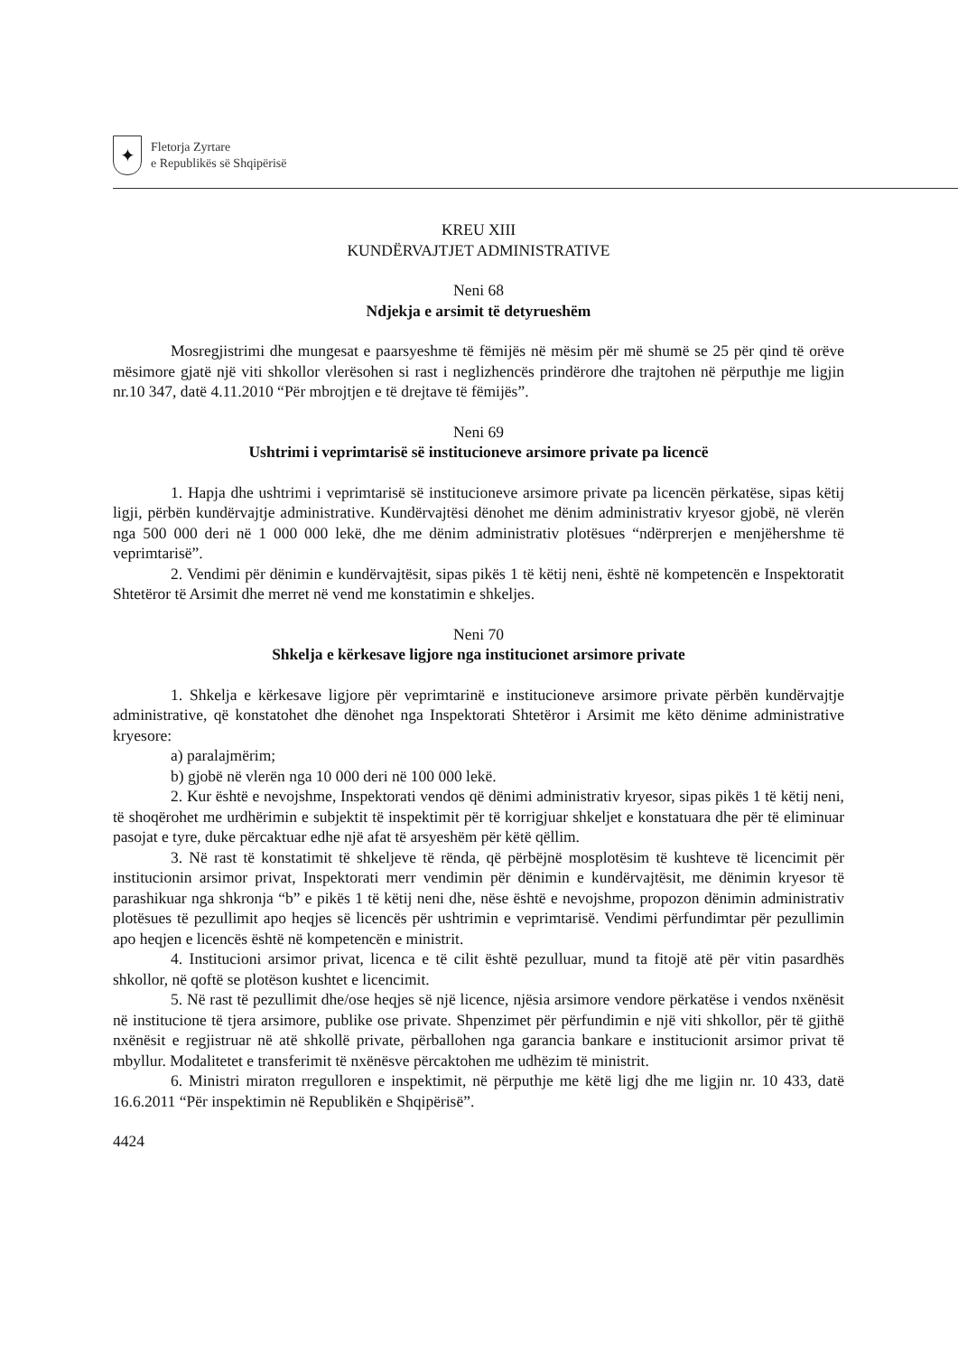✦
Fletorja Zyrtare
e Republikës së Shqipërisë
KREU XIII
KUNDËRVAJTJET ADMINISTRATIVE
Neni 68
Ndjekja e arsimit të detyrueshëm
Mosregjistrimi dhe mungesat e paarsyeshme të fëmijës në mësim për më shumë se 25 për qind të orëve mësimore gjatë një viti shkollor vlerësohen si rast i neglizhencës prindërore dhe trajtohen në përputhje me ligjin nr.10 347, datë 4.11.2010 “Për mbrojtjen e të drejtave të fëmijës”.
Neni 69
Ushtrimi i veprimtarisë së institucioneve arsimore private pa licencë
1. Hapja dhe ushtrimi i veprimtarisë së institucioneve arsimore private pa licencën përkatëse, sipas këtij ligji, përbën kundërvajtje administrative. Kundërvajtësi dënohet me dënim administrativ kryesor gjobë, në vlerën nga 500 000 deri në 1 000 000 lekë, dhe me dënim administrativ plotësues “ndërprerjen e menjëhershme të veprimtarisë”.
2. Vendimi për dënimin e kundërvajtësit, sipas pikës 1 të këtij neni, është në kompetencën e Inspektoratit Shtetëror të Arsimit dhe merret në vend me konstatimin e shkeljes.
Neni 70
Shkelja e kërkesave ligjore nga institucionet arsimore private
1. Shkelja e kërkesave ligjore për veprimtarinë e institucioneve arsimore private përbën kundërvajtje administrative, që konstatohet dhe dënohet nga Inspektorati Shtetëror i Arsimit me këto dënime administrative kryesore:
a) paralajmërim;
b) gjobë në vlerën nga 10 000 deri në 100 000 lekë.
2. Kur është e nevojshme, Inspektorati vendos që dënimi administrativ kryesor, sipas pikës 1 të këtij neni, të shoqërohet me urdhërimin e subjektit të inspektimit për të korrigjuar shkeljet e konstatuara dhe për të eliminuar pasojat e tyre, duke përcaktuar edhe një afat të arsyeshëm për këtë qëllim.
3. Në rast të konstatimit të shkeljeve të rënda, që përbëjnë mosplotësim të kushteve të licencimit për institucionin arsimor privat, Inspektorati merr vendimin për dënimin e kundërvajtësit, me dënimin kryesor të parashikuar nga shkronja “b” e pikës 1 të këtij neni dhe, nëse është e nevojshme, propozon dënimin administrativ plotësues të pezullimit apo heqjes së licencës për ushtrimin e veprimtarisë. Vendimi përfundimtar për pezullimin apo heqjen e licencës është në kompetencën e ministrit.
4. Institucioni arsimor privat, licenca e të cilit është pezulluar, mund ta fitojë atë për vitin pasardhës shkollor, në qoftë se plotëson kushtet e licencimit.
5. Në rast të pezullimit dhe/ose heqjes së një licence, njësia arsimore vendore përkatëse i vendos nxënësit në institucione të tjera arsimore, publike ose private. Shpenzimet për përfundimin e një viti shkollor, për të gjithë nxënësit e regjistruar në atë shkollë private, përballohen nga garancia bankare e institucionit arsimor privat të mbyllur. Modalitetet e transferimit të nxënësve përcaktohen me udhëzim të ministrit.
6. Ministri miraton rregulloren e inspektimit, në përputhje me këtë ligj dhe me ligjin nr. 10 433, datë 16.6.2011 “Për inspektimin në Republikën e Shqipërisë”.
4424